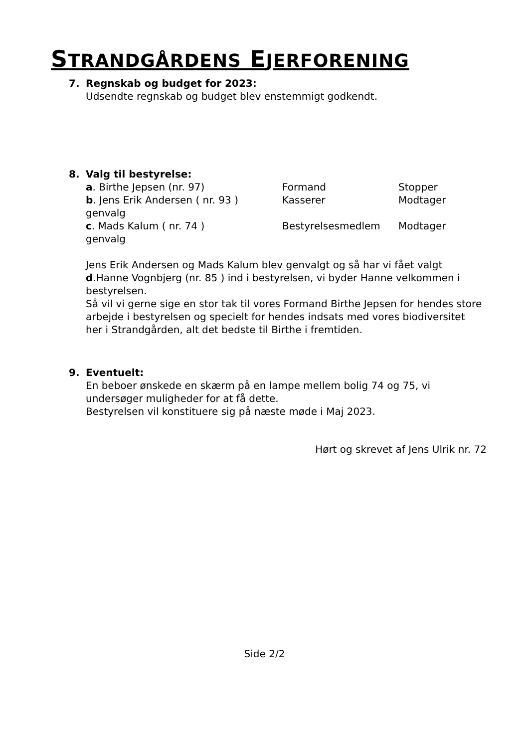STRANDGÅRDENS EJERFORENING
7. Regnskab og budget for 2023:
Udsendte regnskab og budget blev enstemmigt godkendt.
8. Valg til bestyrelse:
a. Birthe Jepsen (nr. 97) Formand Stopper
b. Jens Erik Andersen ( nr. 93 ) Kasserer Modtager
genvalg
c. Mads Kalum ( nr. 74 ) Bestyrelsesmedlem Modtager
genvalg
Jens Erik Andersen og Mads Kalum blev genvalgt og så har vi fået valgt d.Hanne Vognbjerg (nr. 85 ) ind i bestyrelsen, vi byder Hanne velkommen i bestyrelsen.
Så vil vi gerne sige en stor tak til vores Formand Birthe Jepsen for hendes store arbejde i bestyrelsen og specielt for hendes indsats med vores biodiversitet her i Strandgården, alt det bedste til Birthe i fremtiden.
9. Eventuelt:
En beboer ønskede en skærm på en lampe mellem bolig 74 og 75, vi undersøger muligheder for at få dette.
Bestyrelsen vil konstituere sig på næste møde i Maj 2023.
Hørt og skrevet af Jens Ulrik nr. 72
Side 2/2